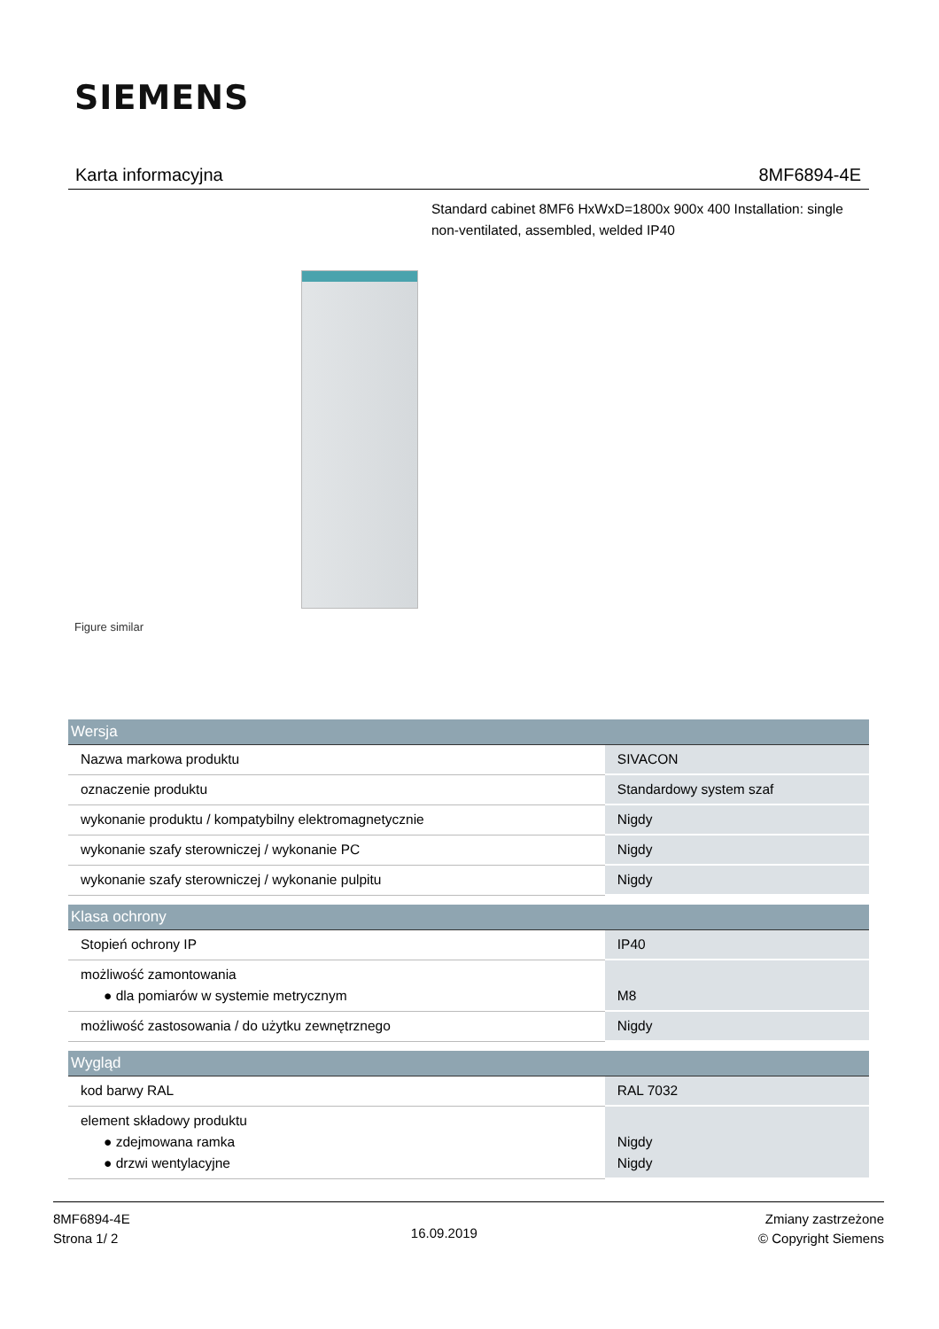SIEMENS
Karta informacyjna 8MF6894-4E
Standard cabinet 8MF6 HxWxD=1800x 900x 400 Installation: single non-ventilated, assembled, welded IP40
Figure similar
| Wersja | |
| --- | --- |
| Nazwa markowa produktu | SIVACON |
| oznaczenie produktu | Standardowy system szaf |
| wykonanie produktu / kompatybilny elektromagnetycznie | Nigdy |
| wykonanie szafy sterowniczej / wykonanie PC | Nigdy |
| wykonanie szafy sterowniczej / wykonanie pulpitu | Nigdy |
| Klasa ochrony | |
| Stopień ochrony IP | IP40 |
| możliwość zamontowania ● dla pomiarów w systemie metrycznym | M8 |
| możliwość zastosowania / do użytku zewnętrznego | Nigdy |
| Wygląd | |
| kod barwy RAL | RAL 7032 |
| element składowy produktu ● zdejmowana ramka ● drzwi wentylacyjne | Nigdy Nigdy |
8MF6894-4E
Strona 1/ 2
16.09.2019
Zmiany zastrzeżone
© Copyright Siemens